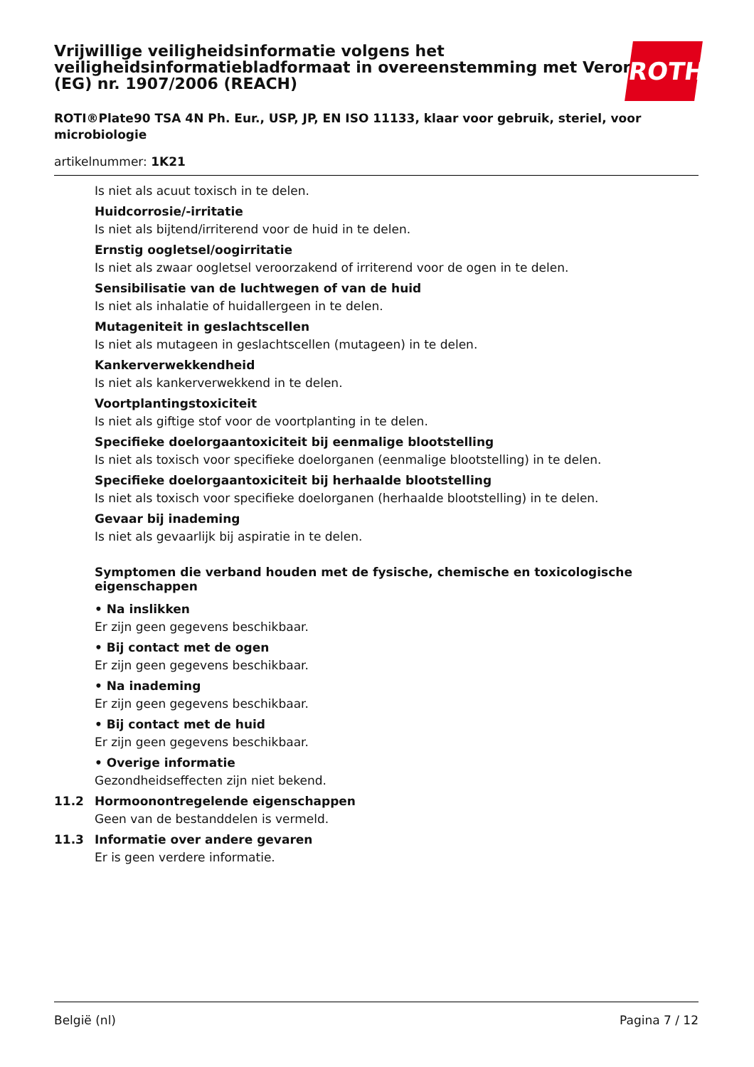Vrijwillige veiligheidsinformatie volgens het veiligheidsinformatiebladformaat in overeenstemming met Verordening (EG) nr. 1907/2006 (REACH)
ROTI®Plate90 TSA 4N Ph. Eur., USP, JP, EN ISO 11133, klaar voor gebruik, steriel, voor microbiologie
artikelnummer: 1K21
ROTH
Is niet als acuut toxisch in te delen.
Huidcorrosie/-irritatie
Is niet als bijtend/irriterend voor de huid in te delen.
Ernstig oogletsel/oogirritatie
Is niet als zwaar oogletsel veroorzakend of irriterend voor de ogen in te delen.
Sensibilisatie van de luchtwegen of van de huid
Is niet als inhalatie of huidallergeen in te delen.
Mutageniteit in geslachtscellen
Is niet als mutageen in geslachtscellen (mutageen) in te delen.
Kankerverwekkendheid
Is niet als kankerverwekkend in te delen.
Voortplantingstoxiciteit
Is niet als giftige stof voor de voortplanting in te delen.
Specifieke doelorgaantoxiciteit bij eenmalige blootstelling
Is niet als toxisch voor specifieke doelorganen (eenmalige blootstelling) in te delen.
Specifieke doelorgaantoxiciteit bij herhaalde blootstelling
Is niet als toxisch voor specifieke doelorganen (herhaalde blootstelling) in te delen.
Gevaar bij inademing
Is niet als gevaarlijk bij aspiratie in te delen.
Symptomen die verband houden met de fysische, chemische en toxicologische eigenschappen
• Na inslikken
Er zijn geen gegevens beschikbaar.
• Bij contact met de ogen
Er zijn geen gegevens beschikbaar.
• Na inademing
Er zijn geen gegevens beschikbaar.
• Bij contact met de huid
Er zijn geen gegevens beschikbaar.
• Overige informatie
Gezondheidseffecten zijn niet bekend.
11.2 Hormoonontregelende eigenschappen
Geen van de bestanddelen is vermeld.
11.3 Informatie over andere gevaren
Er is geen verdere informatie.
België (nl) Pagina 7 / 12